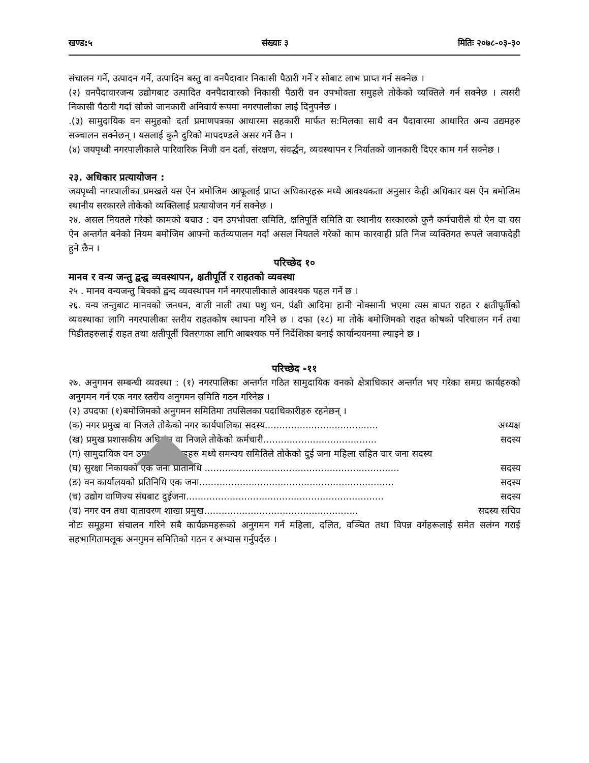खण्ड:५ संख्याः ३ मितिः २०७८-०३-३०
संचालन गर्ने, उत्पादन गर्ने, उत्पादिन बस्तु वा वनपैदावार निकासी पैठारी गर्ने र सोबाट लाभ प्राप्त गर्न सक्नेछ ।
(२) वनपैदावारजन्य उद्योगबाट उत्पादित वनपैदावारको निकासी पैठारी वन उपभोक्ता समुहले तोकेको व्यक्तिले गर्न सक्नेछ । त्यसरी निकासी पैठारी गर्दा सोको जानकारी अनिवार्य रूपमा नगरपालीका लाई दिनुपर्नेछ ।
.(३) सामुदायिक वन समुहको दर्ता प्रमाणपत्रका आधारमा सहकारी मार्फत स:मिलका साथै वन पैदावारमा आधारित अन्य उद्यमहरु सञ्चालन सक्नेछन् । यसलाई कुनै दुरिको मापदण्डले असर गर्ने छैन ।
(४) जयपृथ्वी नगरपालीकाले पारिवारिक निजी वन दर्ता, संरक्षण, संवर्द्धन, व्यवस्थापन र निर्यातको जानकारी दिएर काम गर्न सक्नेछ ।
२३. अधिकार प्रत्यायोजन :
जयपृथ्वी नगरपालीका प्रमखले यस ऐन बमोजिम आफूलाई प्राप्त अधिकारहरू मध्ये आवश्यकता अनुसार केही अधिकार यस ऐन बमोजिम स्थानीय सरकारले तोकेको व्यक्तिलाई प्रत्यायोजन गर्न सक्नेछ ।
२४. असल नियतले गरेको कामको बचाउ : वन उपभोक्ता समिति, क्षतिपूर्ति समिति वा स्थानीय सरकारको कुनै कर्मचारीले यो ऐन वा यस ऐन अन्तर्गत बनेको नियम बमोजिम आफ्नो कर्तव्यपालन गर्दा असल नियतले गरेको काम कारवाही प्रति निज व्यक्तिगत रूपले जवाफदेही हुने छैन ।
परिच्छेद १०
मानव र वन्य जन्तु द्वन्द्व व्यवस्थापन, क्षतीपूर्ति र राहतको व्यवस्था
२५ . मानव वन्यजन्तु बिचको द्वन्द व्यवस्थापन गर्न नगरपालीकाले आवश्यक पहल गर्ने छ ।
२६. वन्य जन्तुबाट मानवको जनधन, वाली नाली तथा पशु धन, पंक्षी आदिमा हानी नोक्सानी भएमा त्यस बापत राहत र क्षतीपूर्तीको व्यवस्थाका लागि नगरपालीका स्तरीय राहतकोष स्थापना गरिने छ । दफा (२८) मा तोके बमोजिमको राहत कोषको परिचालन गर्न तथा पिडीतहरुलाई राहत तथा क्षतीपूर्ती वितरणका लागि आबश्यक पर्ने निर्देशिका बनाई कार्यान्वयनमा ल्याइने छ ।
परिच्छेद -११
२७. अनुगमन सम्बन्धी व्यवस्था : (१) नगरपालिका अन्तर्गत गठित सामुदायिक वनको क्षेत्राधिकार अन्तर्गत भए गरेका समग्र कार्यहरुको अनुगमन गर्न एक नगर स्तरीय अनुगमन समिति गठन गरिनेछ ।
(२) उपदफा (१)बमोजिमको अनुगमन समितिमा तपसिलका पदाधिकारीहरु रहनेछन् ।
(क) नगर प्रमुख वा निजले तोकेको नगर कार्यपालिका सदस्य....................................... अध्यक्ष
(ख) प्रमुख प्रशासकीय अधिकृत वा निजले तोकेको कर्मचारी....................................... सदस्य
(ग) सामुदायिक वन उपभोक्ता समूहहरु मध्ये समन्वय समितिले तोकेको दुई जना महिला सहित चार जना सदस्य
(घ) सुरक्षा निकायको एक जना प्रतिनिधि ................................................................... सदस्य
(ङ) वन कार्यालयको प्रतिनिधि एक जना................................................................... सदस्य
(च) उद्योग वाणिज्य संघबाट दुईजना.................................................................... सदस्य
(च) नगर वन तथा वातावरण शाखा प्रमुख..................................................... सदस्य सचिव
नोटः समूहमा संचालन गरिने सबै कार्यक्रमहरूको अनुगमन गर्न महिला, दलित, वञ्चित तथा विपन्न वर्गहरूलाई समेत सलंग्न गराई सहभागितामलूक अनगुमन समितिको गठन र अभ्यास गर्नुपर्दछ ।